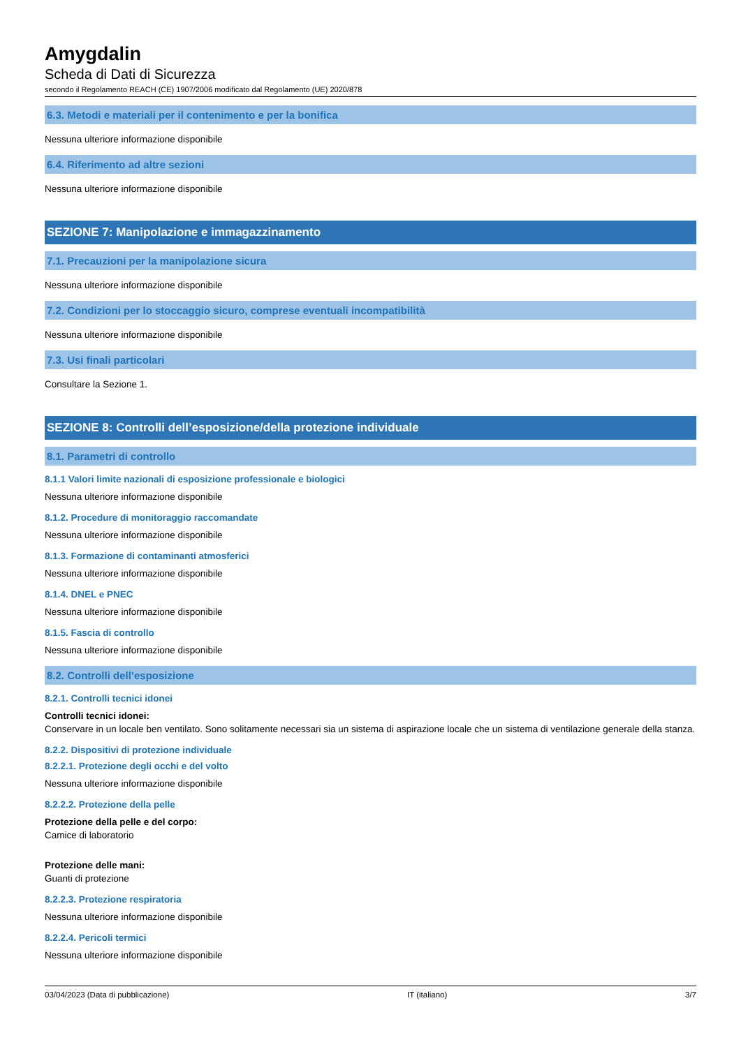Amygdalin
Scheda di Dati di Sicurezza
secondo il Regolamento REACH (CE) 1907/2006 modificato dal Regolamento (UE) 2020/878
6.3. Metodi e materiali per il contenimento e per la bonifica
Nessuna ulteriore informazione disponibile
6.4. Riferimento ad altre sezioni
Nessuna ulteriore informazione disponibile
SEZIONE 7: Manipolazione e immagazzinamento
7.1. Precauzioni per la manipolazione sicura
Nessuna ulteriore informazione disponibile
7.2. Condizioni per lo stoccaggio sicuro, comprese eventuali incompatibilità
Nessuna ulteriore informazione disponibile
7.3. Usi finali particolari
Consultare la Sezione 1.
SEZIONE 8: Controlli dell’esposizione/della protezione individuale
8.1. Parametri di controllo
8.1.1 Valori limite nazionali di esposizione professionale e biologici
Nessuna ulteriore informazione disponibile
8.1.2. Procedure di monitoraggio raccomandate
Nessuna ulteriore informazione disponibile
8.1.3. Formazione di contaminanti atmosferici
Nessuna ulteriore informazione disponibile
8.1.4. DNEL e PNEC
Nessuna ulteriore informazione disponibile
8.1.5. Fascia di controllo
Nessuna ulteriore informazione disponibile
8.2. Controlli dell’esposizione
8.2.1. Controlli tecnici idonei
Controlli tecnici idonei:
Conservare in un locale ben ventilato. Sono solitamente necessari sia un sistema di aspirazione locale che un sistema di ventilazione generale della stanza.
8.2.2. Dispositivi di protezione individuale
8.2.2.1. Protezione degli occhi e del volto
Nessuna ulteriore informazione disponibile
8.2.2.2. Protezione della pelle
Protezione della pelle e del corpo:
Camice di laboratorio
Protezione delle mani:
Guanti di protezione
8.2.2.3. Protezione respiratoria
Nessuna ulteriore informazione disponibile
8.2.2.4. Pericoli termici
Nessuna ulteriore informazione disponibile
03/04/2023 (Data di pubblicazione) IT (italiano) 3/7